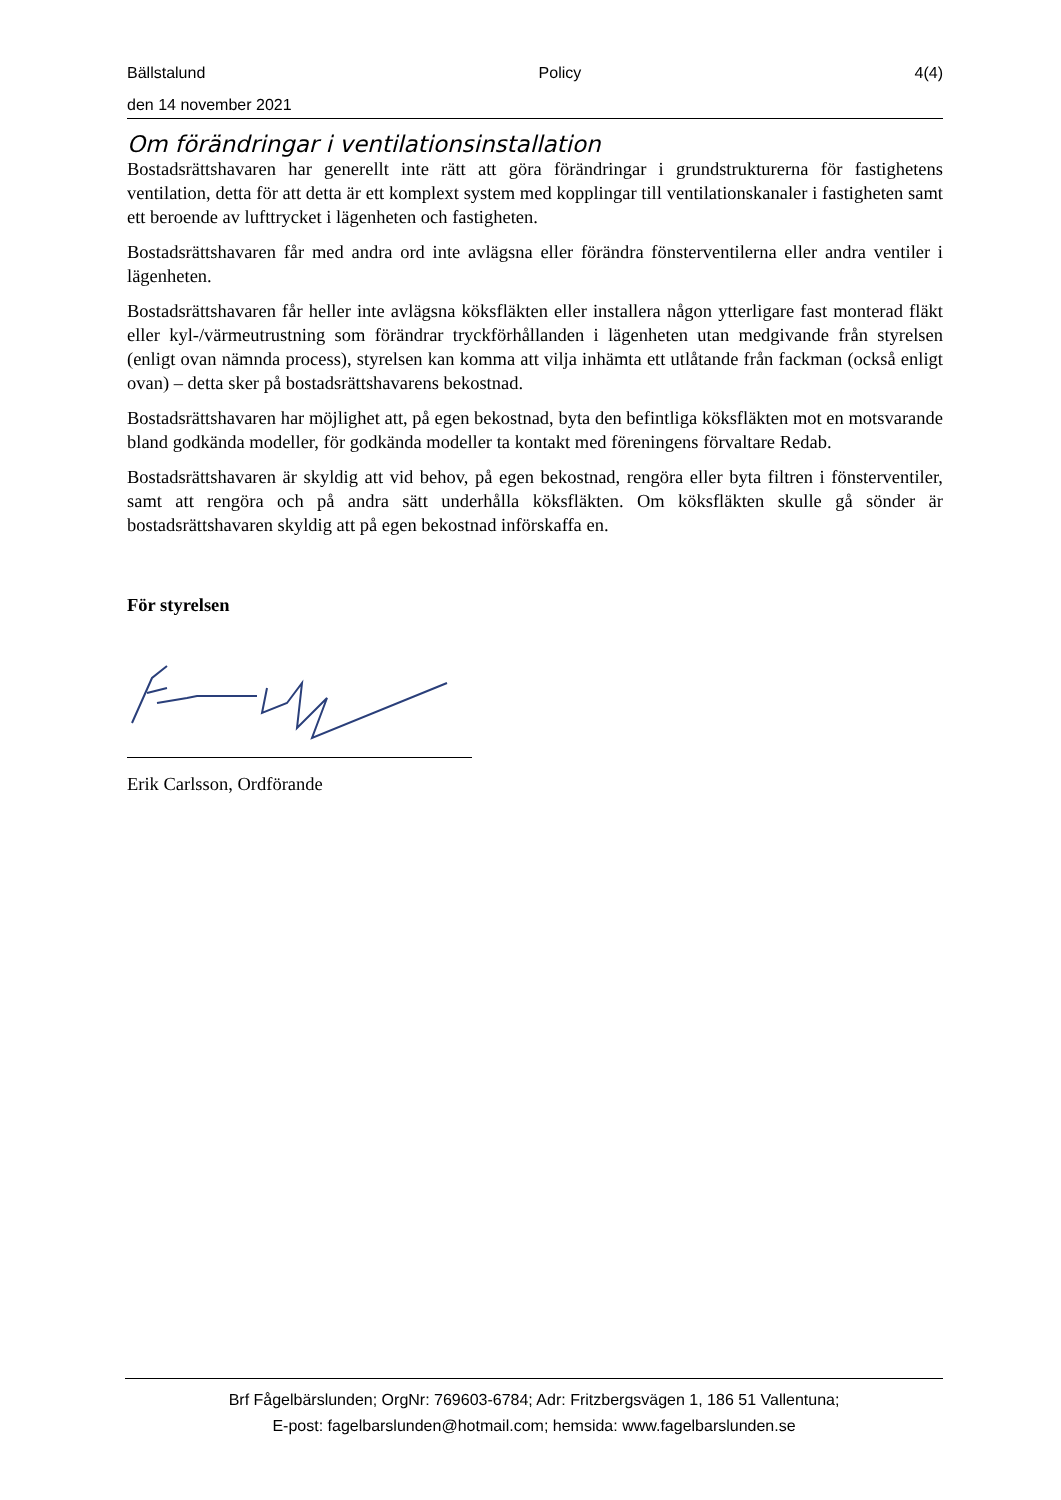Bällstalund Policy 4(4)
den 14 november 2021
Om förändringar i ventilationsinstallation
Bostadsrättshavaren har generellt inte rätt att göra förändringar i grundstrukturerna för fastighetens ventilation, detta för att detta är ett komplext system med kopplingar till ventilationskanaler i fastigheten samt ett beroende av lufttrycket i lägenheten och fastigheten.
Bostadsrättshavaren får med andra ord inte avlägsna eller förändra fönsterventilerna eller andra ventiler i lägenheten.
Bostadsrättshavaren får heller inte avlägsna köksfläkten eller installera någon ytterligare fast monterad fläkt eller kyl-/värmeutrustning som förändrar tryckförhållanden i lägenheten utan medgivande från styrelsen (enligt ovan nämnda process), styrelsen kan komma att vilja inhämta ett utlåtande från fackman (också enligt ovan) – detta sker på bostadsrättshavarens bekostnad.
Bostadsrättshavaren har möjlighet att, på egen bekostnad, byta den befintliga köksfläkten mot en motsvarande bland godkända modeller, för godkända modeller ta kontakt med föreningens förvaltare Redab.
Bostadsrättshavaren är skyldig att vid behov, på egen bekostnad, rengöra eller byta filtren i fönsterventiler, samt att rengöra och på andra sätt underhålla köksfläkten. Om köksfläkten skulle gå sönder är bostadsrättshavaren skyldig att på egen bekostnad införskaffa en.
För styrelsen
Erik Carlsson, Ordförande
Brf Fågelbärslunden; OrgNr: 769603-6784; Adr: Fritzbergsvägen 1, 186 51 Vallentuna;
E-post: fagelbarslunden@hotmail.com; hemsida: www.fagelbarslunden.se